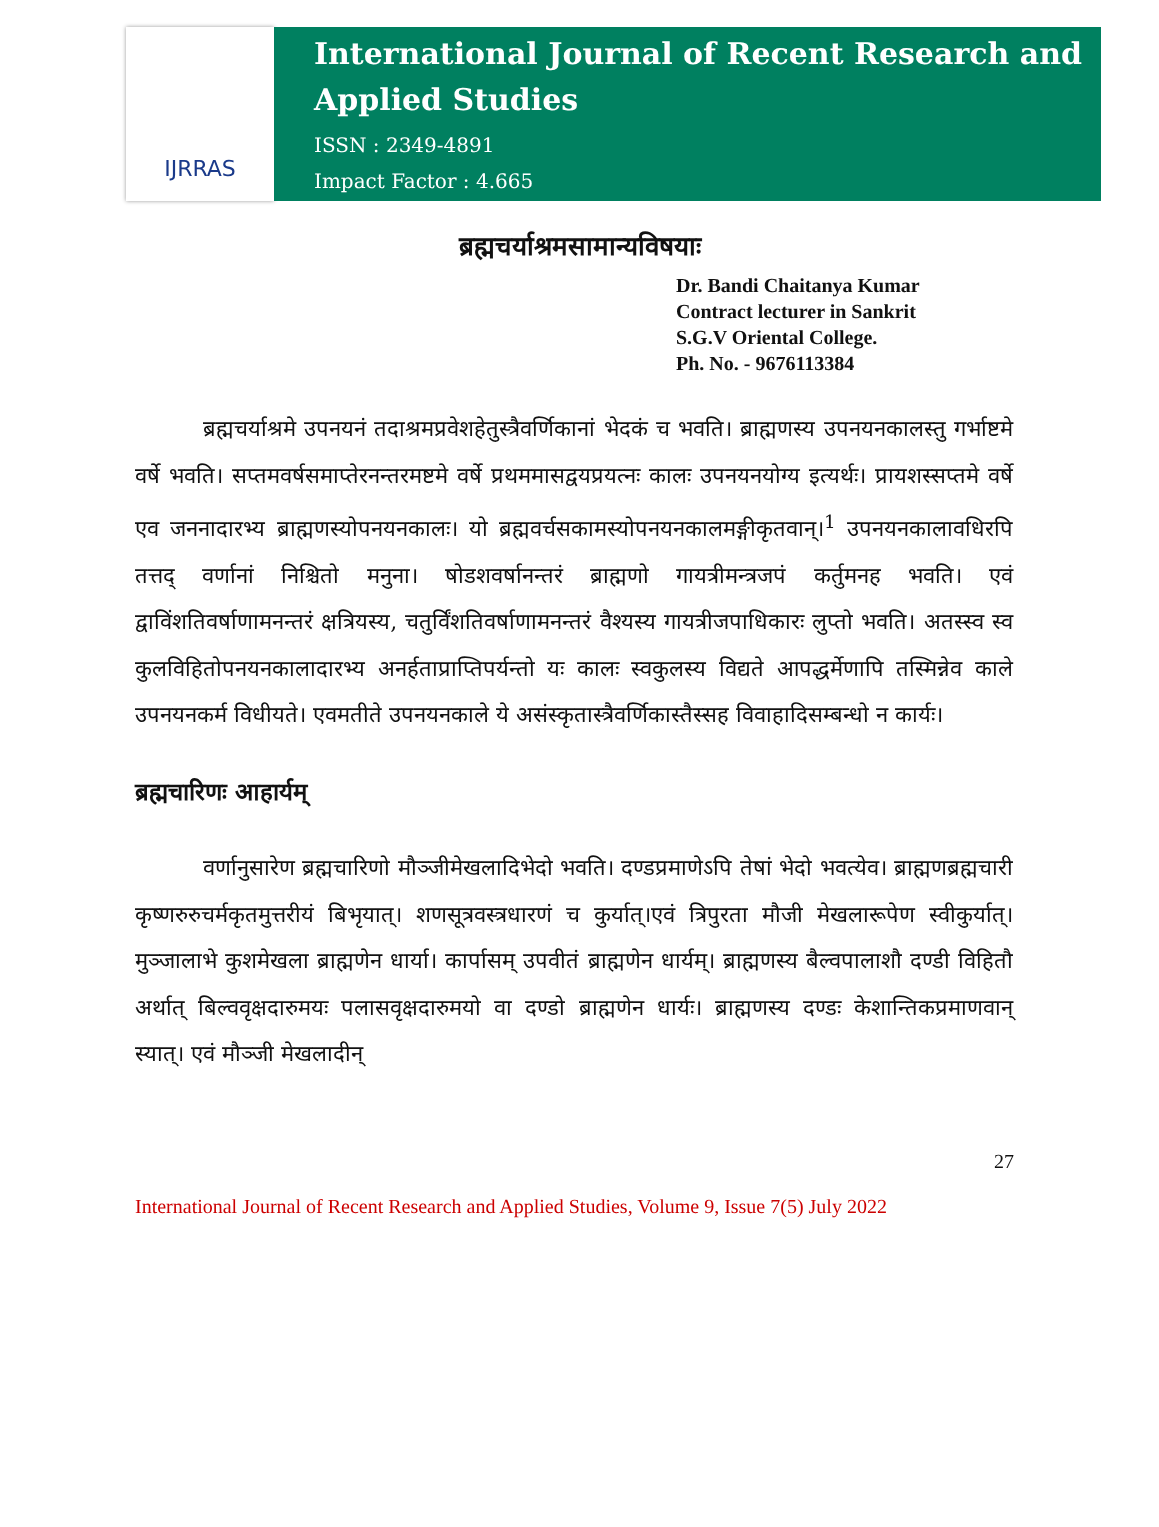IJRRAS
International Journal of Recent Research and Applied Studies
ISSN : 2349-4891
Impact Factor : 4.665
ब्रह्मचर्याश्रमसामान्यविषयाः
Dr. Bandi Chaitanya Kumar
Contract lecturer in Sankrit
S.G.V Oriental College.
Ph. No. - 9676113384
ब्रह्मचर्याश्रमे उपनयनं तदाश्रमप्रवेशहेतुस्त्रैवर्णिकानां भेदकं च भवति। ब्राह्मणस्य उपनयनकालस्तु गर्भाष्टमे वर्षे भवति। सप्तमवर्षसमाप्तेरनन्तरमष्टमे वर्षे प्रथममासद्वयप्रयत्नः कालः उपनयनयोग्य इत्यर्थः। प्रायशस्सप्तमे वर्षे एव जननादारभ्य ब्राह्मणस्योपनयनकालः। यो ब्रह्मवर्चसकामस्योपनयनकालमङ्गीकृतवान्।<sup>1</sup> उपनयनकालावधिरपि तत्तद् वर्णानां निश्चितो मनुना। षोडशवर्षानन्तरं ब्राह्मणो गायत्रीमन्त्रजपं कर्तुमनह भवति। एवं द्वाविंशतिवर्षाणामनन्तरं क्षत्रियस्य, चतुर्विंशतिवर्षाणामनन्तरं वैश्यस्य गायत्रीजपाधिकारः लुप्तो भवति। अतस्स्व स्व कुलविहितोपनयनकालादारभ्य अनर्हताप्राप्तिपर्यन्तो यः कालः स्वकुलस्य विद्यते आपद्धर्मेणापि तस्मिन्नेव काले उपनयनकर्म विधीयते। एवमतीते उपनयनकाले ये असंस्कृतास्त्रैवर्णिकास्तैस्सह विवाहादिसम्बन्धो न कार्यः।
ब्रह्मचारिणः आहार्यम्
वर्णानुसारेण ब्रह्मचारिणो मौञ्जीमेखलादिभेदो भवति। दण्डप्रमाणेऽपि तेषां भेदो भवत्येव। ब्राह्मणब्रह्मचारी कृष्णरुरुचर्मकृतमुत्तरीयं बिभृयात्। शणसूत्रवस्त्रधारणं च कुर्यात्।एवं त्रिपुरता मौजी मेखलारूपेण स्वीकुर्यात्। मुञ्जालाभे कुशमेखला ब्राह्मणेन धार्या। कार्पासम् उपवीतं ब्राह्मणेन धार्यम्। ब्राह्मणस्य बैल्वपालाशौ दण्डी विहितौ अर्थात् बिल्ववृक्षदारुमयः पलासवृक्षदारुमयो वा दण्डो ब्राह्मणेन धार्यः। ब्राह्मणस्य दण्डः केशान्तिकप्रमाणवान् स्यात्। एवं मौञ्जी मेखलादीन्
27
International Journal of Recent Research and Applied Studies, Volume 9, Issue 7(5) July 2022